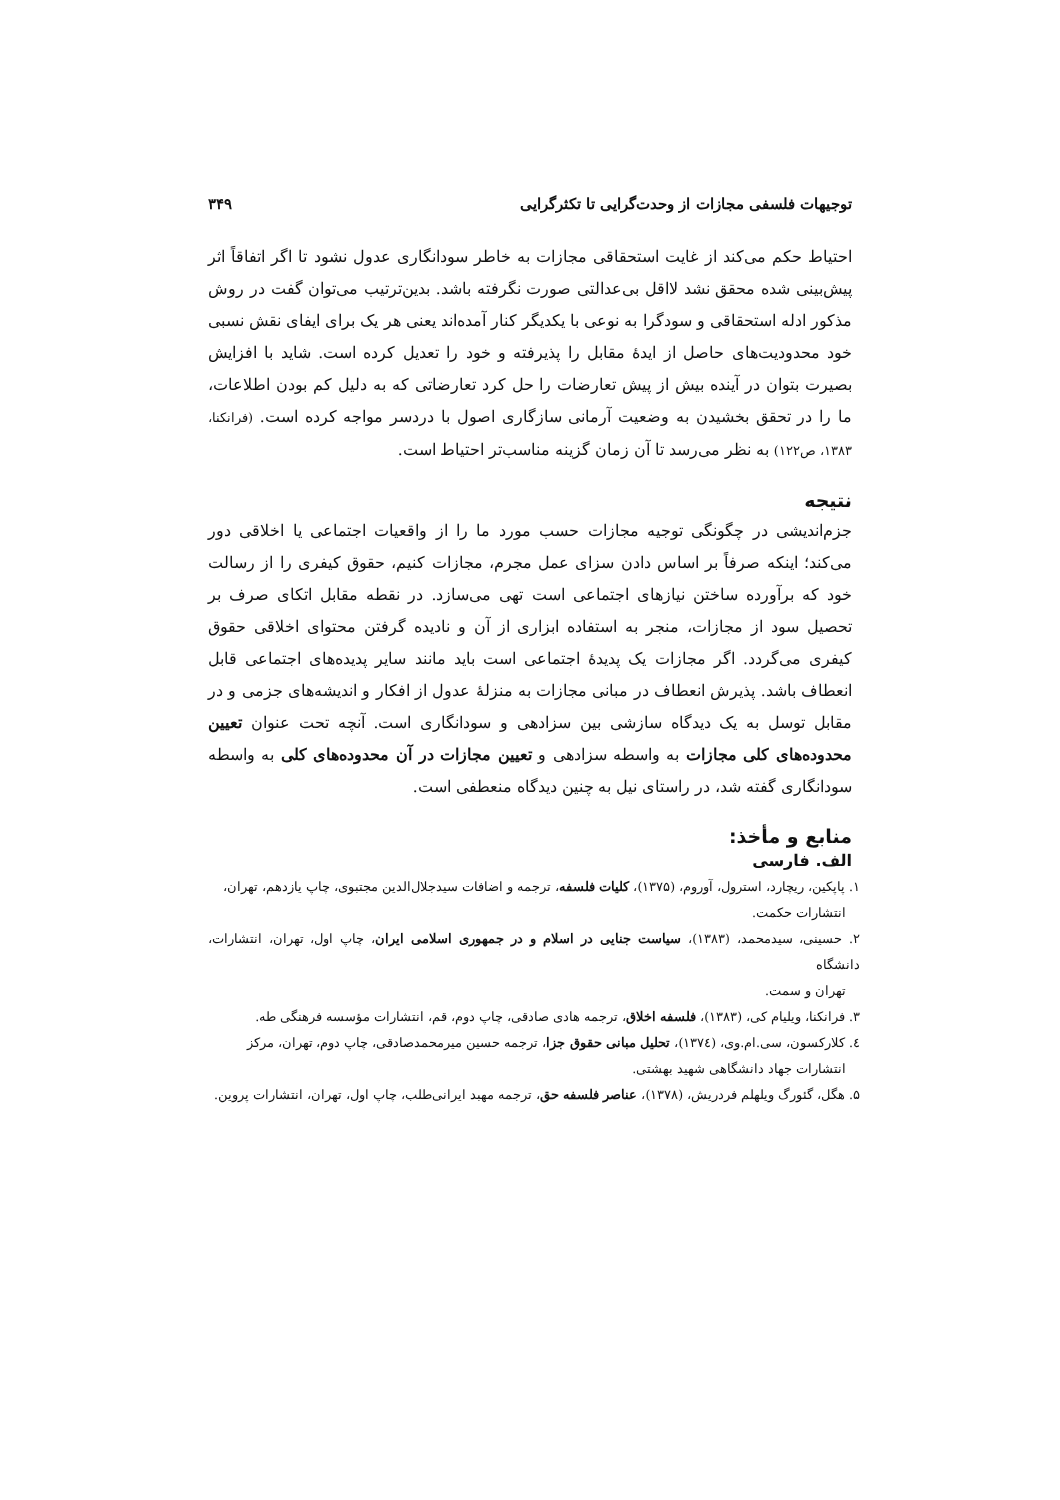توجیهات فلسفی مجازات از وحدت‌گرایی تا تکثرگرایی ۳۴۹
احتیاط حکم می‌کند از غایت استحقاقی مجازات به خاطر سودانگاری عدول نشود تا اگر اتفاقاً اثر پیش‌بینی شده محقق نشد لااقل بی‌عدالتی صورت نگرفته باشد. بدین‌ترتیب می‌توان گفت در روش مذکور ادله استحقاقی و سودگرا به نوعی با یکدیگر کنار آمده‌اند یعنی هر یک برای ایفای نقش نسبی خود محدودیت‌های حاصل از ایدهٔ مقابل را پذیرفته و خود را تعدیل کرده است. شاید با افزایش بصیرت بتوان در آینده بیش از پیش تعارضات را حل کرد تعارضاتی که به دلیل کم بودن اطلاعات، ما را در تحقق بخشیدن به وضعیت آرمانی سازگاری اصول با دردسر مواجه کرده است. (فرانکنا، ۱۳۸۳، ص۱۲۲) به نظر می‌رسد تا آن زمان گزینه مناسب‌تر احتیاط است.
نتیجه
جزم‌اندیشی در چگونگی توجیه مجازات حسب مورد ما را از واقعیات اجتماعی یا اخلاقی دور می‌کند؛ اینکه صرفاً بر اساس دادن سزای عمل مجرم، مجازات کنیم، حقوق کیفری را از رسالت خود که برآورده ساختن نیازهای اجتماعی است تهی می‌سازد. در نقطه مقابل اتکای صرف بر تحصیل سود از مجازات، منجر به استفاده ابزاری از آن و نادیده گرفتن محتوای اخلاقی حقوق کیفری می‌گردد. اگر مجازات یک پدیدهٔ اجتماعی است باید مانند سایر پدیده‌های اجتماعی قابل انعطاف باشد. پذیرش انعطاف در مبانی مجازات به منزلهٔ عدول از افکار و اندیشه‌های جزمی و در مقابل توسل به یک دیدگاه سازشی بین سزادهی و سودانگاری است. آنچه تحت عنوان تعیین محدوده‌های کلی مجازات به واسطه سزادهی و تعیین مجازات در آن محدوده‌های کلی به واسطه سودانگاری گفته شد، در راستای نیل به چنین دیدگاه منعطفی است.
منابع و مأخذ:
الف. فارسی
۱. پاپکین، ریچارد، استرول، آوروم، (۱۳۷۵)، کلیات فلسفه، ترجمه و اضافات سیدجلال‌الدین مجتبوی، چاپ یازدهم، تهران،
انتشارات حکمت.
۲. حسینی، سیدمحمد، (۱۳۸۳)، سیاست جنایی در اسلام و در جمهوری اسلامی ایران، چاپ اول، تهران، انتشارات، دانشگاه
تهران و سمت.
۳. فرانکنا، ویلیام کی، (۱۳۸۳)، فلسفه اخلاق، ترجمه هادی صادقی، چاپ دوم، قم، انتشارات مؤسسه فرهنگی طه.
٤. کلارکسون، سی.ام.وی، (۱۳۷٤)، تحلیل مبانی حقوق جزا، ترجمه حسین میرمحمدصادقی، چاپ دوم، تهران، مرکز
انتشارات جهاد دانشگاهی شهید بهشتی.
۵. هگل، گئورگ ویلهلم فردریش، (۱۳۷۸)، عناصر فلسفه حق، ترجمه مهبد ایرانی‌طلب، چاپ اول، تهران، انتشارات پروین.